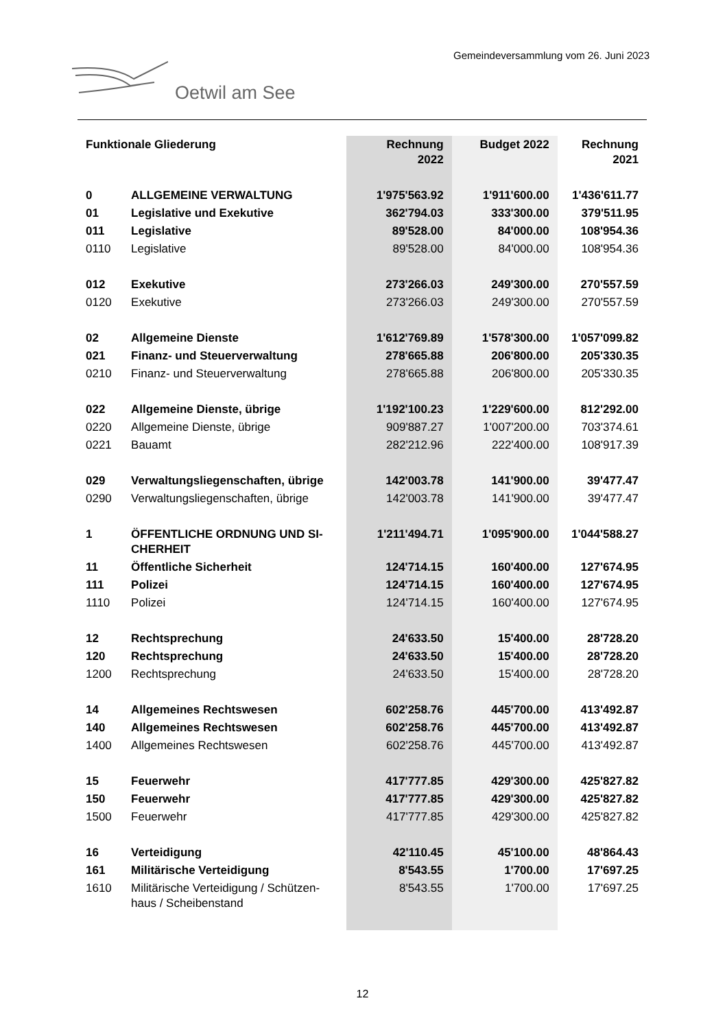Gemeindeversammlung vom 26. Juni 2023
Oetwil am See
| Funktionale Gliederung | | Rechnung 2022 | Budget 2022 | Rechnung 2021 |
| --- | --- | --- | --- | --- |
| 0 | ALLGEMEINE VERWALTUNG | 1'975'563.92 | 1'911'600.00 | 1'436'611.77 |
| 01 | Legislative und Exekutive | 362'794.03 | 333'300.00 | 379'511.95 |
| 011 | Legislative | 89'528.00 | 84'000.00 | 108'954.36 |
| 0110 | Legislative | 89'528.00 | 84'000.00 | 108'954.36 |
| 012 | Exekutive | 273'266.03 | 249'300.00 | 270'557.59 |
| 0120 | Exekutive | 273'266.03 | 249'300.00 | 270'557.59 |
| 02 | Allgemeine Dienste | 1'612'769.89 | 1'578'300.00 | 1'057'099.82 |
| 021 | Finanz- und Steuerverwaltung | 278'665.88 | 206'800.00 | 205'330.35 |
| 0210 | Finanz- und Steuerverwaltung | 278'665.88 | 206'800.00 | 205'330.35 |
| 022 | Allgemeine Dienste, übrige | 1'192'100.23 | 1'229'600.00 | 812'292.00 |
| 0220 | Allgemeine Dienste, übrige | 909'887.27 | 1'007'200.00 | 703'374.61 |
| 0221 | Bauamt | 282'212.96 | 222'400.00 | 108'917.39 |
| 029 | Verwaltungsliegenschaften, übrige | 142'003.78 | 141'900.00 | 39'477.47 |
| 0290 | Verwaltungsliegenschaften, übrige | 142'003.78 | 141'900.00 | 39'477.47 |
| 1 | ÖFFENTLICHE ORDNUNG UND SI- CHERHEIT | 1'211'494.71 | 1'095'900.00 | 1'044'588.27 |
| 11 | Öffentliche Sicherheit | 124'714.15 | 160'400.00 | 127'674.95 |
| 111 | Polizei | 124'714.15 | 160'400.00 | 127'674.95 |
| 1110 | Polizei | 124'714.15 | 160'400.00 | 127'674.95 |
| 12 | Rechtsprechung | 24'633.50 | 15'400.00 | 28'728.20 |
| 120 | Rechtsprechung | 24'633.50 | 15'400.00 | 28'728.20 |
| 1200 | Rechtsprechung | 24'633.50 | 15'400.00 | 28'728.20 |
| 14 | Allgemeines Rechtswesen | 602'258.76 | 445'700.00 | 413'492.87 |
| 140 | Allgemeines Rechtswesen | 602'258.76 | 445'700.00 | 413'492.87 |
| 1400 | Allgemeines Rechtswesen | 602'258.76 | 445'700.00 | 413'492.87 |
| 15 | Feuerwehr | 417'777.85 | 429'300.00 | 425'827.82 |
| 150 | Feuerwehr | 417'777.85 | 429'300.00 | 425'827.82 |
| 1500 | Feuerwehr | 417'777.85 | 429'300.00 | 425'827.82 |
| 16 | Verteidigung | 42'110.45 | 45'100.00 | 48'864.43 |
| 161 | Militärische Verteidigung | 8'543.55 | 1'700.00 | 17'697.25 |
| 1610 | Militärische Verteidigung / Schützen- haus / Scheibenstand | 8'543.55 | 1'700.00 | 17'697.25 |
12